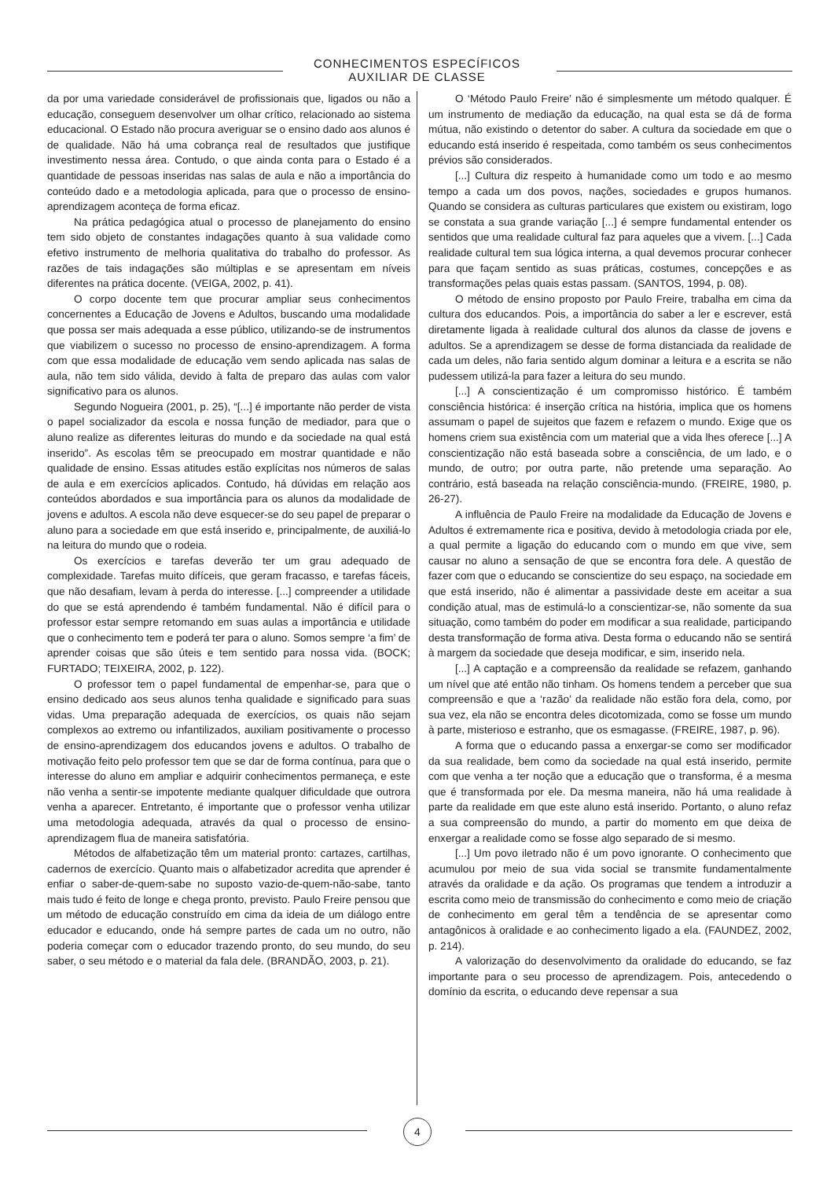CONHECIMENTOS ESPECÍFICOS
AUXILIAR DE CLASSE
da por uma variedade considerável de profissionais que, ligados ou não a educação, conseguem desenvolver um olhar crítico, relacionado ao sistema educacional. O Estado não procura averiguar se o ensino dado aos alunos é de qualidade. Não há uma cobrança real de resultados que justifique investimento nessa área. Contudo, o que ainda conta para o Estado é a quantidade de pessoas inseridas nas salas de aula e não a importância do conteúdo dado e a metodologia aplicada, para que o processo de ensino-aprendizagem aconteça de forma eficaz.
Na prática pedagógica atual o processo de planejamento do ensino tem sido objeto de constantes indagações quanto à sua validade como efetivo instrumento de melhoria qualitativa do trabalho do professor. As razões de tais indagações são múltiplas e se apresentam em níveis diferentes na prática docente. (VEIGA, 2002, p. 41).
O corpo docente tem que procurar ampliar seus conhecimentos concernentes a Educação de Jovens e Adultos, buscando uma modalidade que possa ser mais adequada a esse público, utilizando-se de instrumentos que viabilizem o sucesso no processo de ensino-aprendizagem. A forma com que essa modalidade de educação vem sendo aplicada nas salas de aula, não tem sido válida, devido à falta de preparo das aulas com valor significativo para os alunos.
Segundo Nogueira (2001, p. 25), “[...] é importante não perder de vista o papel socializador da escola e nossa função de mediador, para que o aluno realize as diferentes leituras do mundo e da sociedade na qual está inserido”. As escolas têm se preocupado em mostrar quantidade e não qualidade de ensino. Essas atitudes estão explícitas nos números de salas de aula e em exercícios aplicados. Contudo, há dúvidas em relação aos conteúdos abordados e sua importância para os alunos da modalidade de jovens e adultos. A escola não deve esquecer-se do seu papel de preparar o aluno para a sociedade em que está inserido e, principalmente, de auxiliá-lo na leitura do mundo que o rodeia.
Os exercícios e tarefas deverão ter um grau adequado de complexidade. Tarefas muito difíceis, que geram fracasso, e tarefas fáceis, que não desafiam, levam à perda do interesse. [...] compreender a utilidade do que se está aprendendo é também fundamental. Não é difícil para o professor estar sempre retomando em suas aulas a importância e utilidade que o conhecimento tem e poderá ter para o aluno. Somos sempre ‘a fim’ de aprender coisas que são úteis e tem sentido para nossa vida. (BOCK; FURTADO; TEIXEIRA, 2002, p. 122).
O professor tem o papel fundamental de empenhar-se, para que o ensino dedicado aos seus alunos tenha qualidade e significado para suas vidas. Uma preparação adequada de exercícios, os quais não sejam complexos ao extremo ou infantilizados, auxiliam positivamente o processo de ensino-aprendizagem dos educandos jovens e adultos. O trabalho de motivação feito pelo professor tem que se dar de forma contínua, para que o interesse do aluno em ampliar e adquirir conhecimentos permaneça, e este não venha a sentir-se impotente mediante qualquer dificuldade que outrora venha a aparecer. Entretanto, é importante que o professor venha utilizar uma metodologia adequada, através da qual o processo de ensino-aprendizagem flua de maneira satisfatória.
Métodos de alfabetização têm um material pronto: cartazes, cartilhas, cadernos de exercício. Quanto mais o alfabetizador acredita que aprender é enfiar o saber-de-quem-sabe no suposto vazio-de-quem-não-sabe, tanto mais tudo é feito de longe e chega pronto, previsto. Paulo Freire pensou que um método de educação construído em cima da ideia de um diálogo entre educador e educando, onde há sempre partes de cada um no outro, não poderia começar com o educador trazendo pronto, do seu mundo, do seu saber, o seu método e o material da fala dele. (BRANDÃO, 2003, p. 21).
O ‘Método Paulo Freire’ não é simplesmente um método qualquer. É um instrumento de mediação da educação, na qual esta se dá de forma mútua, não existindo o detentor do saber. A cultura da sociedade em que o educando está inserido é respeitada, como também os seus conhecimentos prévios são considerados.
[...] Cultura diz respeito à humanidade como um todo e ao mesmo tempo a cada um dos povos, nações, sociedades e grupos humanos. Quando se considera as culturas particulares que existem ou existiram, logo se constata a sua grande variação [...] é sempre fundamental entender os sentidos que uma realidade cultural faz para aqueles que a vivem. [...] Cada realidade cultural tem sua lógica interna, a qual devemos procurar conhecer para que façam sentido as suas práticas, costumes, concepções e as transformações pelas quais estas passam. (SANTOS, 1994, p. 08).
O método de ensino proposto por Paulo Freire, trabalha em cima da cultura dos educandos. Pois, a importância do saber a ler e escrever, está diretamente ligada à realidade cultural dos alunos da classe de jovens e adultos. Se a aprendizagem se desse de forma distanciada da realidade de cada um deles, não faria sentido algum dominar a leitura e a escrita se não pudessem utilizá-la para fazer a leitura do seu mundo.
[...] A conscientização é um compromisso histórico. É também consciência histórica: é inserção crítica na história, implica que os homens assumam o papel de sujeitos que fazem e refazem o mundo. Exige que os homens criem sua existência com um material que a vida lhes oferece [...] A conscientização não está baseada sobre a consciência, de um lado, e o mundo, de outro; por outra parte, não pretende uma separação. Ao contrário, está baseada na relação consciência-mundo. (FREIRE, 1980, p. 26-27).
A influência de Paulo Freire na modalidade da Educação de Jovens e Adultos é extremamente rica e positiva, devido à metodologia criada por ele, a qual permite a ligação do educando com o mundo em que vive, sem causar no aluno a sensação de que se encontra fora dele. A questão de fazer com que o educando se conscientize do seu espaço, na sociedade em que está inserido, não é alimentar a passividade deste em aceitar a sua condição atual, mas de estimulá-lo a conscientizar-se, não somente da sua situação, como também do poder em modificar a sua realidade, participando desta transformação de forma ativa. Desta forma o educando não se sentirá à margem da sociedade que deseja modificar, e sim, inserido nela.
[...] A captação e a compreensão da realidade se refazem, ganhando um nível que até então não tinham. Os homens tendem a perceber que sua compreensão e que a ‘razão’ da realidade não estão fora dela, como, por sua vez, ela não se encontra deles dicotomizada, como se fosse um mundo à parte, misterioso e estranho, que os esmagasse. (FREIRE, 1987, p. 96).
A forma que o educando passa a enxergar-se como ser modificador da sua realidade, bem como da sociedade na qual está inserido, permite com que venha a ter noção que a educação que o transforma, é a mesma que é transformada por ele. Da mesma maneira, não há uma realidade à parte da realidade em que este aluno está inserido. Portanto, o aluno refaz a sua compreensão do mundo, a partir do momento em que deixa de enxergar a realidade como se fosse algo separado de si mesmo.
[...] Um povo iletrado não é um povo ignorante. O conhecimento que acumulou por meio de sua vida social se transmite fundamentalmente através da oralidade e da ação. Os programas que tendem a introduzir a escrita como meio de transmissão do conhecimento e como meio de criação de conhecimento em geral têm a tendência de se apresentar como antagônicos à oralidade e ao conhecimento ligado a ela. (FAUNDEZ, 2002, p. 214).
A valorização do desenvolvimento da oralidade do educando, se faz importante para o seu processo de aprendizagem. Pois, antecedendo o domínio da escrita, o educando deve repensar a sua
4